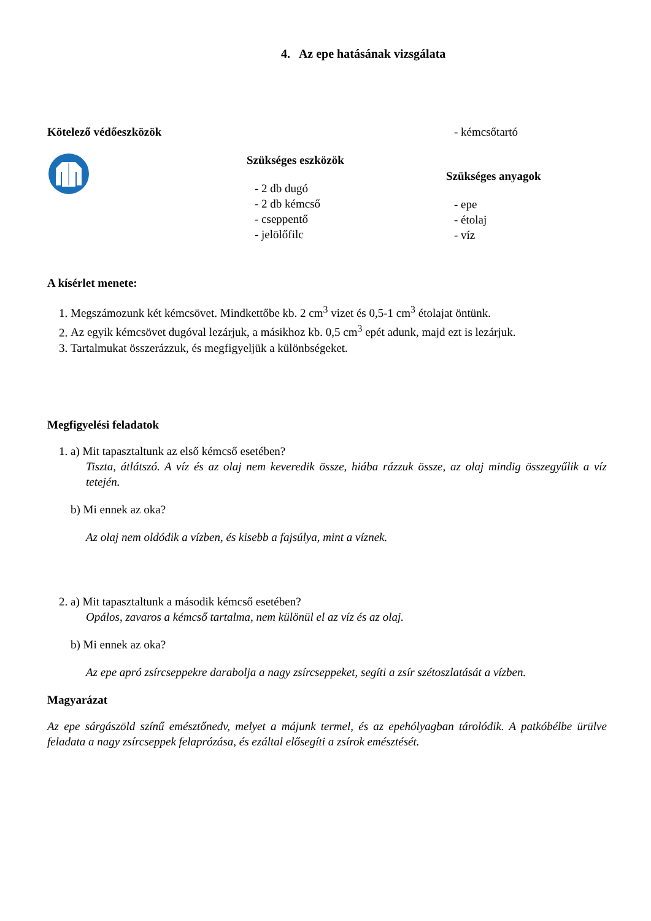4. Az epe hatásának vizsgálata
Kötelező védőeszközök
Szükséges eszközök
- 2 db dugó
- 2 db kémcső
- cseppentő
- jelölőfilc
- kémcsőtartó
Szükséges anyagok
- epe
- étolaj
- víz
A kísérlet menete:
1. Megszámozunk két kémcsövet. Mindkettőbe kb. 2 cm<sup>3</sup> vizet és 0,5-1 cm<sup>3</sup> étolajat öntünk.
2. Az egyik kémcsövet dugóval lezárjuk, a másikhoz kb. 0,5 cm<sup>3</sup> epét adunk, majd ezt is lezárjuk.
3. Tartalmukat összerázzuk, és megfigyeljük a különbségeket.
Megfigyelési feladatok
1. a) Mit tapasztaltunk az első kémcső esetében?
Tiszta, átlátszó. A víz és az olaj nem keveredik össze, hiába rázzuk össze, az olaj mindig összegyűlik a víz tetején.
b) Mi ennek az oka?
Az olaj nem oldódik a vízben, és kisebb a fajsúlya, mint a víznek.
2. a) Mit tapasztaltunk a második kémcső esetében?
Opálos, zavaros a kémcső tartalma, nem különül el az víz és az olaj.
b) Mi ennek az oka?
Az epe apró zsírcseppekre darabolja a nagy zsírcseppeket, segíti a zsír szétoszlatását a vízben.
Magyarázat
Az epe sárgászöld színű emésztőnedv, melyet a májunk termel, és az epehólyagban tárolódik. A patkóbélbe ürülve feladata a nagy zsírcseppek felaprózása, és ezáltal elősegíti a zsírok emésztését.